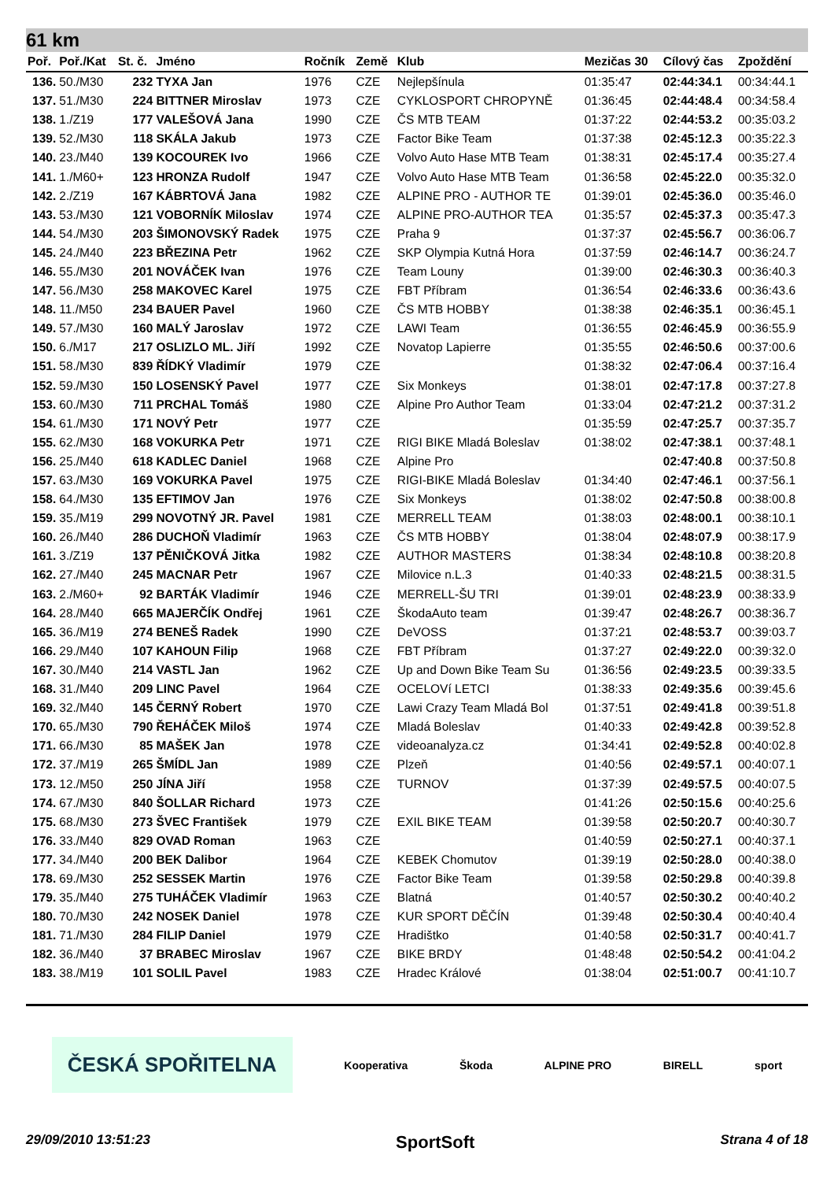61 km
| Poř. | Poř./Kat | St. č. | Jméno | Ročník | Země | Klub | Mezičas 30 | Cílový čas | Zpoždění |
| --- | --- | --- | --- | --- | --- | --- | --- | --- | --- |
| 136. | 50./M30 | 232 | TYXA Jan | 1976 | CZE | Nejlepšínula | 01:35:47 | 02:44:34.1 | 00:34:44.1 |
| 137. | 51./M30 | 224 | BITTNER Miroslav | 1973 | CZE | CYKLOSPORT CHROPYNĚ | 01:36:45 | 02:44:48.4 | 00:34:58.4 |
| 138. | 1./Z19 | 177 | VALEŠOVÁ Jana | 1990 | CZE | ČS MTB TEAM | 01:37:22 | 02:44:53.2 | 00:35:03.2 |
| 139. | 52./M30 | 118 | SKÁLA Jakub | 1973 | CZE | Factor Bike Team | 01:37:38 | 02:45:12.3 | 00:35:22.3 |
| 140. | 23./M40 | 139 | KOCOUREK Ivo | 1966 | CZE | Volvo Auto Hase MTB Team | 01:38:31 | 02:45:17.4 | 00:35:27.4 |
| 141. | 1./M60+ | 123 | HRONZA Rudolf | 1947 | CZE | Volvo Auto Hase MTB Team | 01:36:58 | 02:45:22.0 | 00:35:32.0 |
| 142. | 2./Z19 | 167 | KÁBRTOVÁ Jana | 1982 | CZE | ALPINE PRO - AUTHOR TE | 01:39:01 | 02:45:36.0 | 00:35:46.0 |
| 143. | 53./M30 | 121 | VOBORNÍK Miloslav | 1974 | CZE | ALPINE PRO-AUTHOR TEA | 01:35:57 | 02:45:37.3 | 00:35:47.3 |
| 144. | 54./M30 | 203 | ŠIMONOVSKÝ Radek | 1975 | CZE | Praha 9 | 01:37:37 | 02:45:56.7 | 00:36:06.7 |
| 145. | 24./M40 | 223 | BŘEZINA Petr | 1962 | CZE | SKP Olympia Kutná Hora | 01:37:59 | 02:46:14.7 | 00:36:24.7 |
| 146. | 55./M30 | 201 | NOVÁČEK Ivan | 1976 | CZE | Team Louny | 01:39:00 | 02:46:30.3 | 00:36:40.3 |
| 147. | 56./M30 | 258 | MAKOVEC Karel | 1975 | CZE | FBT Příbram | 01:36:54 | 02:46:33.6 | 00:36:43.6 |
| 148. | 11./M50 | 234 | BAUER Pavel | 1960 | CZE | ČS MTB HOBBY | 01:38:38 | 02:46:35.1 | 00:36:45.1 |
| 149. | 57./M30 | 160 | MALÝ Jaroslav | 1972 | CZE | LAWI Team | 01:36:55 | 02:46:45.9 | 00:36:55.9 |
| 150. | 6./M17 | 217 | OSLIZLO ML. Jiří | 1992 | CZE | Novatop Lapierre | 01:35:55 | 02:46:50.6 | 00:37:00.6 |
| 151. | 58./M30 | 839 | ŘÍDKÝ Vladimír | 1979 | CZE | | 01:38:32 | 02:47:06.4 | 00:37:16.4 |
| 152. | 59./M30 | 150 | LOSENSKÝ Pavel | 1977 | CZE | Six Monkeys | 01:38:01 | 02:47:17.8 | 00:37:27.8 |
| 153. | 60./M30 | 711 | PRCHAL Tomáš | 1980 | CZE | Alpine Pro Author Team | 01:33:04 | 02:47:21.2 | 00:37:31.2 |
| 154. | 61./M30 | 171 | NOVÝ Petr | 1977 | CZE | | 01:35:59 | 02:47:25.7 | 00:37:35.7 |
| 155. | 62./M30 | 168 | VOKURKA Petr | 1971 | CZE | RIGI BIKE Mladá Boleslav | 01:38:02 | 02:47:38.1 | 00:37:48.1 |
| 156. | 25./M40 | 618 | KADLEC Daniel | 1968 | CZE | Alpine Pro | | 02:47:40.8 | 00:37:50.8 |
| 157. | 63./M30 | 169 | VOKURKA Pavel | 1975 | CZE | RIGI-BIKE Mladá Boleslav | 01:34:40 | 02:47:46.1 | 00:37:56.1 |
| 158. | 64./M30 | 135 | EFTIMOV Jan | 1976 | CZE | Six Monkeys | 01:38:02 | 02:47:50.8 | 00:38:00.8 |
| 159. | 35./M19 | 299 | NOVOTNÝ JR. Pavel | 1981 | CZE | MERRELL TEAM | 01:38:03 | 02:48:00.1 | 00:38:10.1 |
| 160. | 26./M40 | 286 | DUCHOŇ Vladimír | 1963 | CZE | ČS MTB HOBBY | 01:38:04 | 02:48:07.9 | 00:38:17.9 |
| 161. | 3./Z19 | 137 | PĚNIČKOVÁ Jitka | 1982 | CZE | AUTHOR MASTERS | 01:38:34 | 02:48:10.8 | 00:38:20.8 |
| 162. | 27./M40 | 245 | MACNAR Petr | 1967 | CZE | Milovice n.L.3 | 01:40:33 | 02:48:21.5 | 00:38:31.5 |
| 163. | 2./M60+ | 92 | BARTÁK Vladimír | 1946 | CZE | MERRELL-ŠU TRI | 01:39:01 | 02:48:23.9 | 00:38:33.9 |
| 164. | 28./M40 | 665 | MAJERČÍK Ondřej | 1961 | CZE | ŠkodaAuto team | 01:39:47 | 02:48:26.7 | 00:38:36.7 |
| 165. | 36./M19 | 274 | BENEŠ Radek | 1990 | CZE | DeVOSS | 01:37:21 | 02:48:53.7 | 00:39:03.7 |
| 166. | 29./M40 | 107 | KAHOUN Filip | 1968 | CZE | FBT Příbram | 01:37:27 | 02:49:22.0 | 00:39:32.0 |
| 167. | 30./M40 | 214 | VASTL Jan | 1962 | CZE | Up and Down Bike Team Su | 01:36:56 | 02:49:23.5 | 00:39:33.5 |
| 168. | 31./M40 | 209 | LINC Pavel | 1964 | CZE | OCELOVí LETCI | 01:38:33 | 02:49:35.6 | 00:39:45.6 |
| 169. | 32./M40 | 145 | ČERNÝ Robert | 1970 | CZE | Lawi Crazy Team Mladá Bol | 01:37:51 | 02:49:41.8 | 00:39:51.8 |
| 170. | 65./M30 | 790 | ŘEHÁČEK Miloš | 1974 | CZE | Mladá Boleslav | 01:40:33 | 02:49:42.8 | 00:39:52.8 |
| 171. | 66./M30 | 85 | MAŠEK Jan | 1978 | CZE | videoanalyza.cz | 01:34:41 | 02:49:52.8 | 00:40:02.8 |
| 172. | 37./M19 | 265 | ŠMÍDL Jan | 1989 | CZE | Plzeň | 01:40:56 | 02:49:57.1 | 00:40:07.1 |
| 173. | 12./M50 | 250 | JÍNA Jiří | 1958 | CZE | TURNOV | 01:37:39 | 02:49:57.5 | 00:40:07.5 |
| 174. | 67./M30 | 840 | ŠOLLAR Richard | 1973 | CZE | | 01:41:26 | 02:50:15.6 | 00:40:25.6 |
| 175. | 68./M30 | 273 | ŠVEC František | 1979 | CZE | EXIL BIKE TEAM | 01:39:58 | 02:50:20.7 | 00:40:30.7 |
| 176. | 33./M40 | 829 | OVAD Roman | 1963 | CZE | | 01:40:59 | 02:50:27.1 | 00:40:37.1 |
| 177. | 34./M40 | 200 | BEK Dalibor | 1964 | CZE | KEBEK Chomutov | 01:39:19 | 02:50:28.0 | 00:40:38.0 |
| 178. | 69./M30 | 252 | SESSEK Martin | 1976 | CZE | Factor Bike Team | 01:39:58 | 02:50:29.8 | 00:40:39.8 |
| 179. | 35./M40 | 275 | TUHÁČEK Vladimír | 1963 | CZE | Blatná | 01:40:57 | 02:50:30.2 | 00:40:40.2 |
| 180. | 70./M30 | 242 | NOSEK Daniel | 1978 | CZE | KUR SPORT DĚČÍN | 01:39:48 | 02:50:30.4 | 00:40:40.4 |
| 181. | 71./M30 | 284 | FILIP Daniel | 1979 | CZE | Hradištko | 01:40:58 | 02:50:31.7 | 00:40:41.7 |
| 182. | 36./M40 | 37 | BRABEC Miroslav | 1967 | CZE | BIKE BRDY | 01:48:48 | 02:50:54.2 | 00:41:04.2 |
| 183. | 38./M19 | 101 | SOLIL Pavel | 1983 | CZE | Hradec Králové | 01:38:04 | 02:51:00.7 | 00:41:10.7 |
ČESKÁ SPOŘITELNA Kooperativa Škoda ALPINE PRO BIRELL sport
29/09/2010 13:51:23 SportSoft Strana 4 of 18